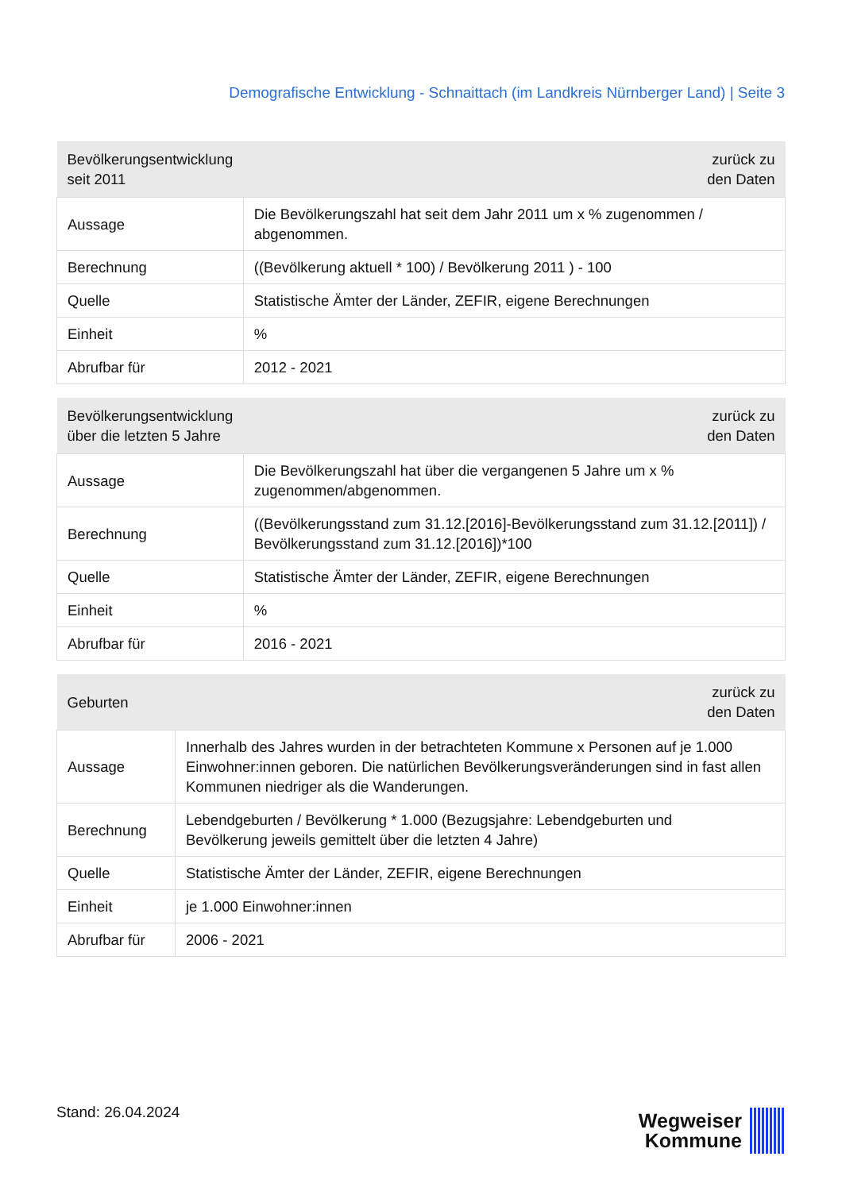Demografische Entwicklung - Schnaittach (im Landkreis Nürnberger Land) | Seite 3
| Bevölkerungsentwicklung seit 2011 | zurück zu den Daten |
| --- | --- |
| Aussage | Die Bevölkerungszahl hat seit dem Jahr 2011 um x % zugenommen / abgenommen. |
| Berechnung | ((Bevölkerung aktuell * 100) / Bevölkerung 2011 ) - 100 |
| Quelle | Statistische Ämter der Länder, ZEFIR, eigene Berechnungen |
| Einheit | % |
| Abrufbar für | 2012 - 2021 |
| Bevölkerungsentwicklung über die letzten 5 Jahre | zurück zu den Daten |
| --- | --- |
| Aussage | Die Bevölkerungszahl hat über die vergangenen 5 Jahre um x % zugenommen/abgenommen. |
| Berechnung | ((Bevölkerungsstand zum 31.12.[2016]-Bevölkerungsstand zum 31.12.[2011]) / Bevölkerungsstand zum 31.12.[2016])*100 |
| Quelle | Statistische Ämter der Länder, ZEFIR, eigene Berechnungen |
| Einheit | % |
| Abrufbar für | 2016 - 2021 |
| Geburten | zurück zu den Daten |
| --- | --- |
| Aussage | Innerhalb des Jahres wurden in der betrachteten Kommune x Personen auf je 1.000 Einwohner:innen geboren. Die natürlichen Bevölkerungsveränderungen sind in fast allen Kommunen niedriger als die Wanderungen. |
| Berechnung | Lebendgeburten / Bevölkerung * 1.000 (Bezugsjahre: Lebendgeburten und Bevölkerung jeweils gemittelt über die letzten 4 Jahre) |
| Quelle | Statistische Ämter der Länder, ZEFIR, eigene Berechnungen |
| Einheit | je 1.000 Einwohner:innen |
| Abrufbar für | 2006 - 2021 |
Stand: 26.04.2024
Wegweiser
Kommune